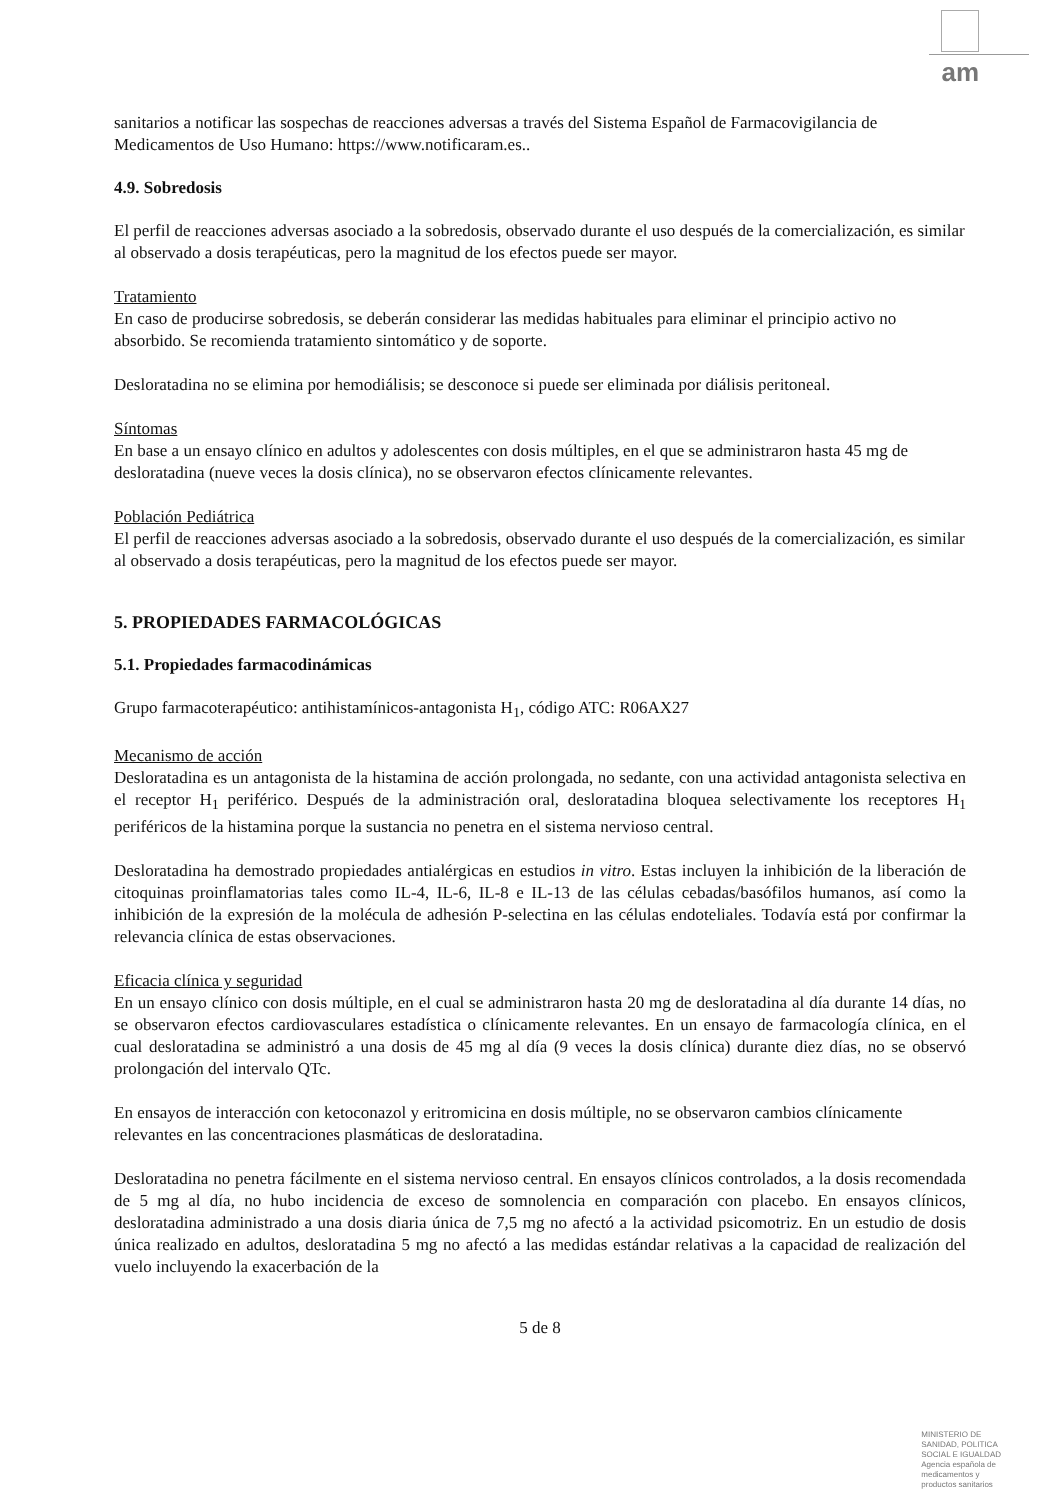am
sanitarios a notificar las sospechas de reacciones adversas a través del Sistema Español de Farmacovigilancia de Medicamentos de Uso Humano: https://www.notificaram.es..
4.9. Sobredosis
El perfil de reacciones adversas asociado a la sobredosis, observado durante el uso después de la comercialización, es similar al observado a dosis terapéuticas, pero la magnitud de los efectos puede ser mayor.
Tratamiento
En caso de producirse sobredosis, se deberán considerar las medidas habituales para eliminar el principio activo no absorbido. Se recomienda tratamiento sintomático y de soporte.
Desloratadina no se elimina por hemodiálisis; se desconoce si puede ser eliminada por diálisis peritoneal.
Síntomas
En base a un ensayo clínico en adultos y adolescentes con dosis múltiples, en el que se administraron hasta 45 mg de desloratadina (nueve veces la dosis clínica), no se observaron efectos clínicamente relevantes.
Población Pediátrica
El perfil de reacciones adversas asociado a la sobredosis, observado durante el uso después de la comercialización, es similar al observado a dosis terapéuticas, pero la magnitud de los efectos puede ser mayor.
5. PROPIEDADES FARMACOLÓGICAS
5.1. Propiedades farmacodinámicas
Grupo farmacoterapéutico: antihistamínicos-antagonista H<sub>1</sub>, código ATC: R06AX27
Mecanismo de acción
Desloratadina es un antagonista de la histamina de acción prolongada, no sedante, con una actividad antagonista selectiva en el receptor H<sub>1</sub> periférico. Después de la administración oral, desloratadina bloquea selectivamente los receptores H<sub>1</sub> periféricos de la histamina porque la sustancia no penetra en el sistema nervioso central.
Desloratadina ha demostrado propiedades antialérgicas en estudios in vitro. Estas incluyen la inhibición de la liberación de citoquinas proinflamatorias tales como IL-4, IL-6, IL-8 e IL-13 de las células cebadas/basófilos humanos, así como la inhibición de la expresión de la molécula de adhesión P-selectina en las células endoteliales. Todavía está por confirmar la relevancia clínica de estas observaciones.
Eficacia clínica y seguridad
En un ensayo clínico con dosis múltiple, en el cual se administraron hasta 20 mg de desloratadina al día durante 14 días, no se observaron efectos cardiovasculares estadística o clínicamente relevantes. En un ensayo de farmacología clínica, en el cual desloratadina se administró a una dosis de 45 mg al día (9 veces la dosis clínica) durante diez días, no se observó prolongación del intervalo QTc.
En ensayos de interacción con ketoconazol y eritromicina en dosis múltiple, no se observaron cambios clínicamente relevantes en las concentraciones plasmáticas de desloratadina.
Desloratadina no penetra fácilmente en el sistema nervioso central. En ensayos clínicos controlados, a la dosis recomendada de 5 mg al día, no hubo incidencia de exceso de somnolencia en comparación con placebo. En ensayos clínicos, desloratadina administrado a una dosis diaria única de 7,5 mg no afectó a la actividad psicomotriz. En un estudio de dosis única realizado en adultos, desloratadina 5 mg no afectó a las medidas estándar relativas a la capacidad de realización del vuelo incluyendo la exacerbación de la
5 de 8
MINISTERIO DE
SANIDAD, POLITICA
SOCIAL E IGUALDAD
Agencia española de
medicamentos y
productos sanitarios